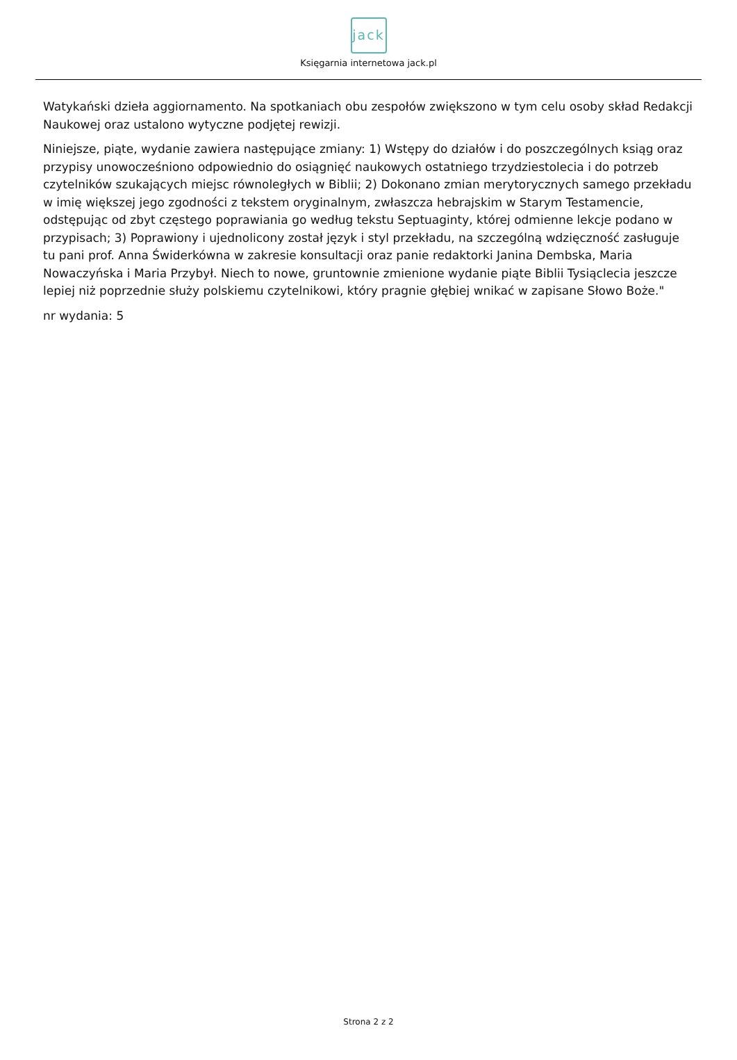jack
Księgarnia internetowa jack.pl
Watykański dzieła aggiornamento. Na spotkaniach obu zespołów zwiększono w tym celu osoby skład Redakcji Naukowej oraz ustalono wytyczne podjętej rewizji.
Niniejsze, piąte, wydanie zawiera następujące zmiany: 1) Wstępy do działów i do poszczególnych ksiąg oraz przypisy unowocześniono odpowiednio do osiągnięć naukowych ostatniego trzydziestolecia i do potrzeb czytelników szukających miejsc równoległych w Biblii; 2) Dokonano zmian merytorycznych samego przekładu w imię większej jego zgodności z tekstem oryginalnym, zwłaszcza hebrajskim w Starym Testamencie, odstępując od zbyt częstego poprawiania go według tekstu Septuaginty, której odmienne lekcje podano w przypisach; 3) Poprawiony i ujednolicony został język i styl przekładu, na szczególną wdzięczność zasługuje tu pani prof. Anna Świderkówna w zakresie konsultacji oraz panie redaktorki Janina Dembska, Maria Nowaczyńska i Maria Przybył. Niech to nowe, gruntownie zmienione wydanie piąte Biblii Tysiąclecia jeszcze lepiej niż poprzednie służy polskiemu czytelnikowi, który pragnie głębiej wnikać w zapisane Słowo Boże."
nr wydania: 5
Strona 2 z 2